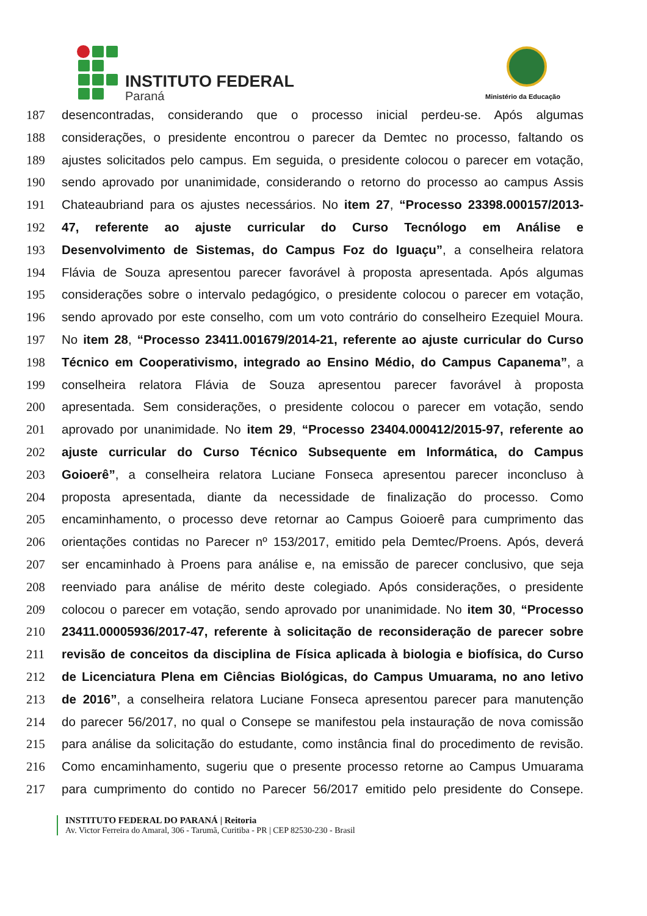INSTITUTO FEDERAL
Paraná Ministério da Educação
187 desencontradas, considerando que o processo inicial perdeu-se. Após algumas
188 considerações, o presidente encontrou o parecer da Demtec no processo, faltando os
189 ajustes solicitados pelo campus. Em seguida, o presidente colocou o parecer em votação,
190 sendo aprovado por unanimidade, considerando o retorno do processo ao campus Assis
191 Chateaubriand para os ajustes necessários. No item 27, “Processo 23398.000157/2013-
192 47, referente ao ajuste curricular do Curso Tecnólogo em Análise e
193 Desenvolvimento de Sistemas, do Campus Foz do Iguaçu”, a conselheira relatora
194 Flávia de Souza apresentou parecer favorável à proposta apresentada. Após algumas
195 considerações sobre o intervalo pedagógico, o presidente colocou o parecer em votação,
196 sendo aprovado por este conselho, com um voto contrário do conselheiro Ezequiel Moura.
197 No item 28, “Processo 23411.001679/2014-21, referente ao ajuste curricular do Curso
198 Técnico em Cooperativismo, integrado ao Ensino Médio, do Campus Capanema”, a
199 conselheira relatora Flávia de Souza apresentou parecer favorável à proposta
200 apresentada. Sem considerações, o presidente colocou o parecer em votação, sendo
201 aprovado por unanimidade. No item 29, “Processo 23404.000412/2015-97, referente ao
202 ajuste curricular do Curso Técnico Subsequente em Informática, do Campus
203 Goioerê”, a conselheira relatora Luciane Fonseca apresentou parecer inconcluso à
204 proposta apresentada, diante da necessidade de finalização do processo. Como
205 encaminhamento, o processo deve retornar ao Campus Goioerê para cumprimento das
206 orientações contidas no Parecer nº 153/2017, emitido pela Demtec/Proens. Após, deverá
207 ser encaminhado à Proens para análise e, na emissão de parecer conclusivo, que seja
208 reenviado para análise de mérito deste colegiado. Após considerações, o presidente
209 colocou o parecer em votação, sendo aprovado por unanimidade. No item 30, “Processo
210 23411.00005936/2017-47, referente à solicitação de reconsideração de parecer sobre
211 revisão de conceitos da disciplina de Física aplicada à biologia e biofísica, do Curso
212 de Licenciatura Plena em Ciências Biológicas, do Campus Umuarama, no ano letivo
213 de 2016”, a conselheira relatora Luciane Fonseca apresentou parecer para manutenção
214 do parecer 56/2017, no qual o Consepe se manifestou pela instauração de nova comissão
215 para análise da solicitação do estudante, como instância final do procedimento de revisão.
216 Como encaminhamento, sugeriu que o presente processo retorne ao Campus Umuarama
217 para cumprimento do contido no Parecer 56/2017 emitido pelo presidente do Consepe.
INSTITUTO FEDERAL DO PARANÁ | Reitoria
Av. Victor Ferreira do Amaral, 306 - Tarumã, Curitiba - PR | CEP 82530-230 - Brasil